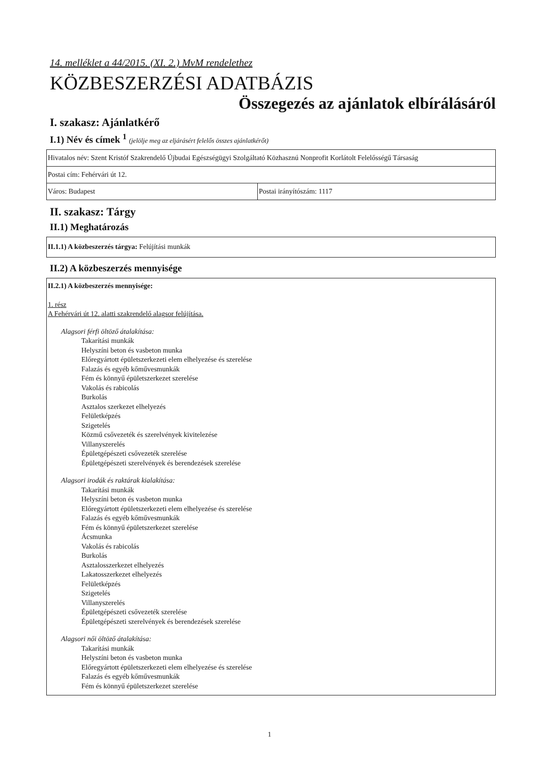14. melléklet a 44/2015. (XI. 2.) MvM rendelethez
KÖZBESZERZÉSI ADATBÁZIS
Összegezés az ajánlatok elbírálásáról
I. szakasz: Ajánlatkérő
I.1) Név és címek <sup>1</sup> (jelölje meg az eljárásért felelős összes ajánlatkérőt)
| Hivatalos név: Szent Kristóf Szakrendelő Újbudai Egészségügyi Szolgáltató Közhasznú Nonprofit Korlátolt Felelősségű Társaság | |
| Postai cím: Fehérvári út 12. | |
| Város: Budapest | Postai irányítószám: 1117 |
II. szakasz: Tárgy
II.1) Meghatározás
II.1.1) A közbeszerzés tárgya: Felújítási munkák
II.2) A közbeszerzés mennyisége
II.2.1) A közbeszerzés mennyisége:
1. rész
A Fehérvári út 12. alatti szakrendelő alagsor felújítása.
Alagsori férfi öltöző átalakítása:
Takarítási munkák
Helyszíni beton és vasbeton munka
Előregyártott épületszerkezeti elem elhelyezése és szerelése
Falazás és egyéb kőművesmunkák
Fém és könnyű épületszerkezet szerelése
Vakolás és rabicolás
Burkolás
Asztalos szerkezet elhelyezés
Felületképzés
Szigetelés
Közmű csővezeték és szerelvények kivitelezése
Villanyszerelés
Épületgépészeti csővezeték szerelése
Épületgépészeti szerelvények és berendezések szerelése
Alagsori irodák és raktárak kialakítása:
Takarítási munkák
Helyszíni beton és vasbeton munka
Előregyártott épületszerkezeti elem elhelyezése és szerelése
Falazás és egyéb kőművesmunkák
Fém és könnyű épületszerkezet szerelése
Ácsmunka
Vakolás és rabicolás
Burkolás
Asztalosszerkezet elhelyezés
Lakatosszerkezet elhelyezés
Felületképzés
Szigetelés
Villanyszerelés
Épületgépészeti csővezeték szerelése
Épületgépészeti szerelvények és berendezések szerelése
Alagsori női öltöző átalakítása:
Takarítási munkák
Helyszíni beton és vasbeton munka
Előregyártott épületszerkezeti elem elhelyezése és szerelése
Falazás és egyéb kőművesmunkák
Fém és könnyű épületszerkezet szerelése
1